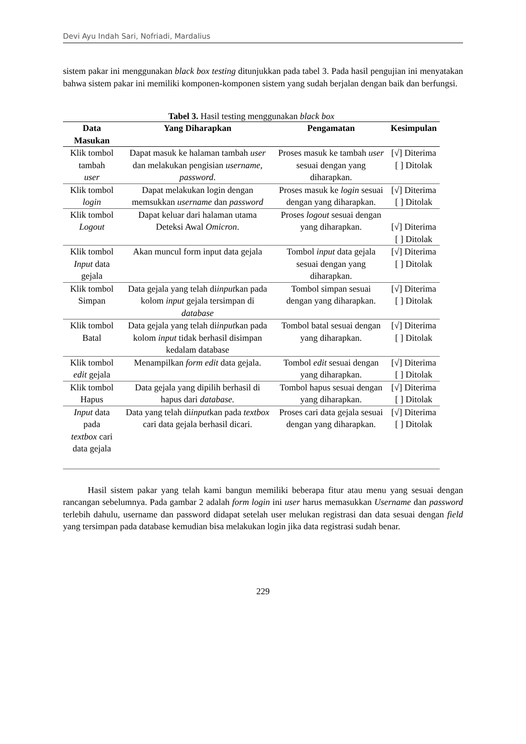Devi Ayu Indah Sari, Nofriadi, Mardalius
sistem pakar ini menggunakan black box testing ditunjukkan pada tabel 3. Pada hasil pengujian ini menyatakan bahwa sistem pakar ini memiliki komponen-komponen sistem yang sudah berjalan dengan baik dan berfungsi.
Tabel 3. Hasil testing menggunakan black box
| Data Masukan | Yang Diharapkan | Pengamatan | Kesimpulan |
| --- | --- | --- | --- |
| Klik tombol tambah user | Dapat masuk ke halaman tambah user dan melakukan pengisian username, password . | Proses masuk ke tambah user sesuai dengan yang diharapkan. | [√] Diterima [ ] Ditolak |
| Klik tombol login | Dapat melakukan login dengan memsukkan username dan password | Proses masuk ke login sesuai dengan yang diharapkan. | [√] Diterima [ ] Ditolak |
| Klik tombol Logout | Dapat keluar dari halaman utama Deteksi Awal Omicron . | Proses logout sesuai dengan yang diharapkan. | [√] Diterima [ ] Ditolak |
| Klik tombol Input data gejala | Akan muncul form input data gejala | Tombol input data gejala sesuai dengan yang diharapkan. | [√] Diterima [ ] Ditolak |
| Klik tombol Simpan | Data gejala yang telah di input kan pada kolom input gejala tersimpan di database | Tombol simpan sesuai dengan yang diharapkan. | [√] Diterima [ ] Ditolak |
| Klik tombol Batal | Data gejala yang telah di input kan pada kolom input tidak berhasil disimpan kedalam database | Tombol batal sesuai dengan yang diharapkan. | [√] Diterima [ ] Ditolak |
| Klik tombol edit gejala | Menampilkan form edit data gejala. | Tombol edit sesuai dengan yang diharapkan. | [√] Diterima [ ] Ditolak |
| Klik tombol Hapus | Data gejala yang dipilih berhasil di hapus dari database. | Tombol hapus sesuai dengan yang diharapkan. | [√] Diterima [ ] Ditolak |
| Input data pada textbox cari data gejala | Data yang telah di input kan pada textbox cari data gejala berhasil dicari. | Proses cari data gejala sesuai dengan yang diharapkan. | [√] Diterima [ ] Ditolak |
Hasil sistem pakar yang telah kami bangun memiliki beberapa fitur atau menu yang sesuai dengan rancangan sebelumnya. Pada gambar 2 adalah form login ini user harus memasukkan Username dan password terlebih dahulu, username dan password didapat setelah user melukan registrasi dan data sesuai dengan field yang tersimpan pada database kemudian bisa melakukan login jika data registrasi sudah benar.
229